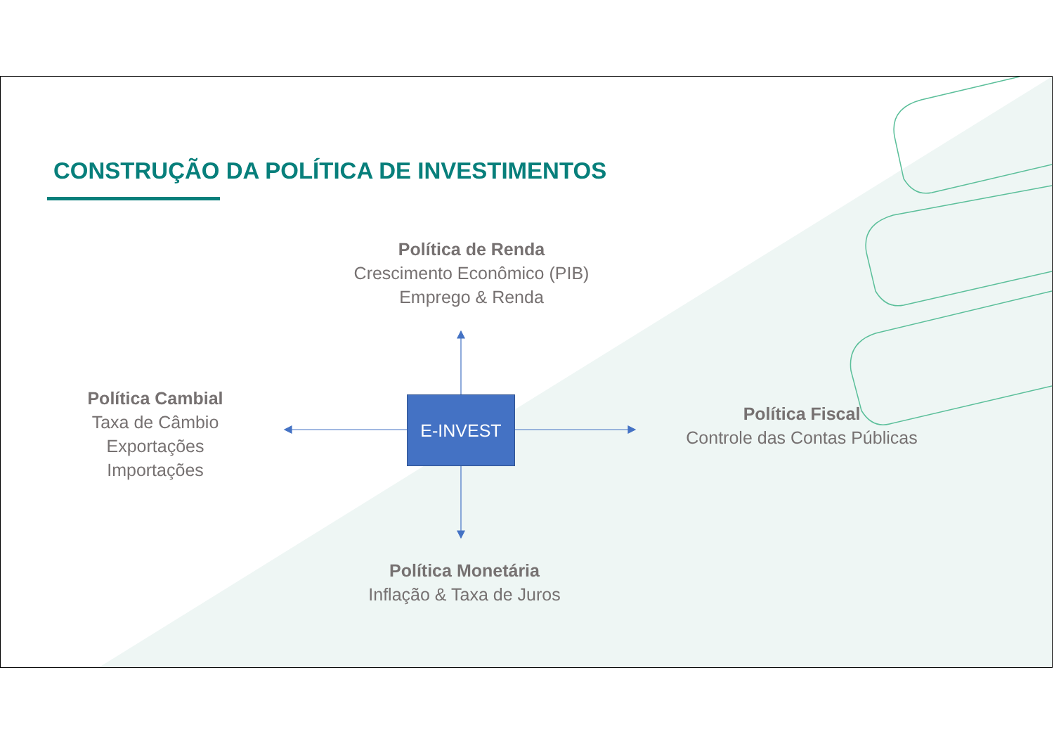CONSTRUÇÃO DA POLÍTICA DE INVESTIMENTOS
Política de Renda
Crescimento Econômico (PIB)
Emprego & Renda
Política Cambial
Taxa de Câmbio
Exportações
Importações
E-INVEST
Política Fiscal
Controle das Contas Públicas
Política Monetária
Inflação & Taxa de Juros